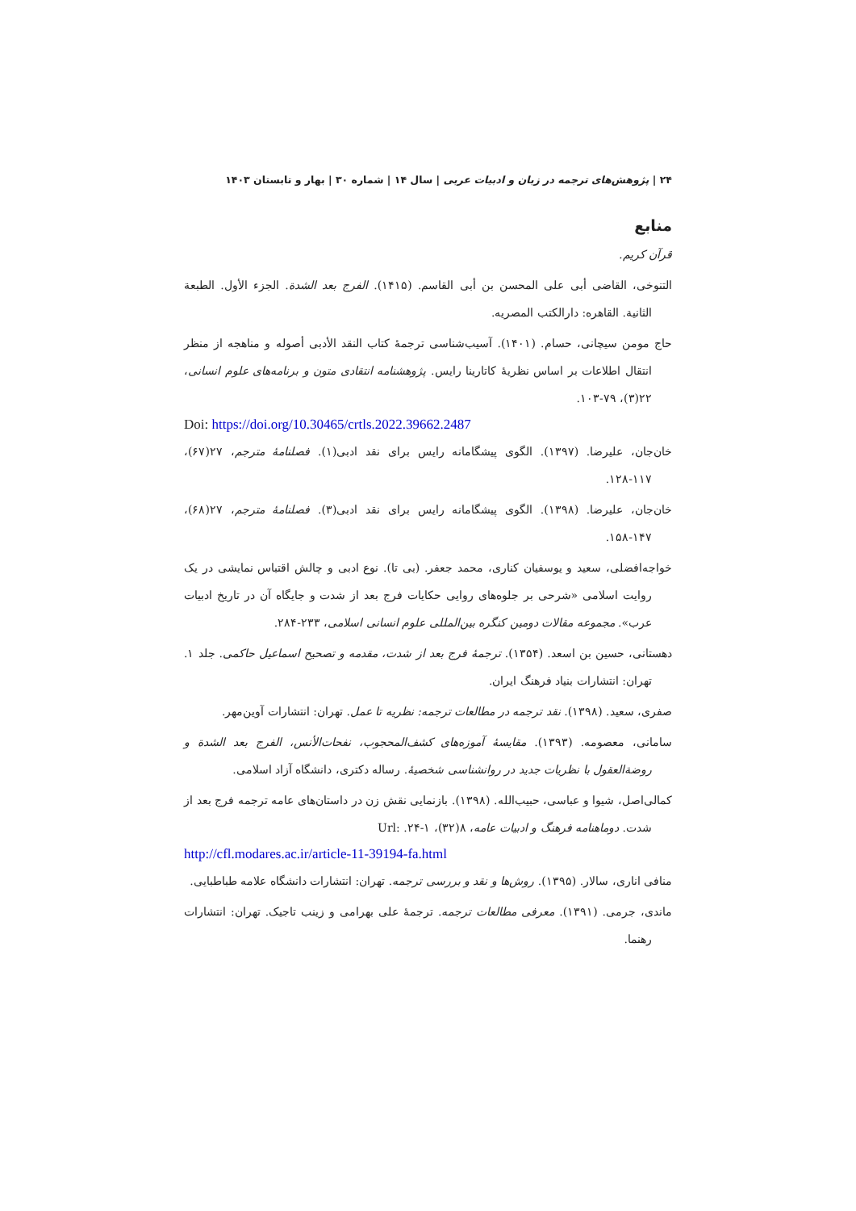۲۴ | پژوهش‌های ترجمه در زبان و ادبیات عربی | سال ۱۴ | شماره ۳۰ | بهار و تابستان ۱۴۰۳
منابع
قرآن کریم.
التنوخی، القاضی أبی علی المحسن بن أبی القاسم. (۱۴۱۵). الفرج بعد الشدة. الجزء الأول. الطبعة الثانية. القاهره: دارالکتب المصريه.
حاج مومن سیچانی، حسام. (۱۴۰۱). آسیب‌شناسی ترجمهٔ کتاب النقد الأدبی أصوله و مناهجه از منظر انتقال اطلاعات بر اساس نظریهٔ کاتارینا رایس. پژوهشنامه انتقادی متون و برنامه‌های علوم انسانی، ۲۲(۳)، ۷۹-۱۰۳.
Doi: https://doi.org/10.30465/crtls.2022.39662.2487
خان‌جان، علیرضا. (۱۳۹۷). الگوی پیشگامانه رایس برای نقد ادبی(۱). فصلنامهٔ مترجم، ۲۷(۶۷)، ۱۱۷-۱۲۸.
خان‌جان، علیرضا. (۱۳۹۸). الگوی پیشگامانه رایس برای نقد ادبی(۳). فصلنامهٔ مترجم، ۲۷(۶۸)، ۱۴۷-۱۵۸.
خواجه‌افضلی، سعید و یوسفیان کناری، محمد جعفر. (بی تا). نوع ادبی و چالش اقتباس نمایشی در یک روایت اسلامی «شرحی بر جلوه‌های روایی حکایات فرج بعد از شدت و جایگاه آن در تاریخ ادبیات عرب». مجموعه مقالات دومین کنگره بین‌المللی علوم انسانی اسلامی، ۲۳۳-۲۸۴.
دهستانی، حسین بن اسعد. (۱۳۵۴). ترجمهٔ فرج بعد از شدت، مقدمه و تصحیح اسماعیل حاکمی. جلد ۱. تهران: انتشارات بنیاد فرهنگ ایران.
صفری، سعید. (۱۳۹۸). نقد ترجمه در مطالعات ترجمه: نظریه تا عمل. تهران: انتشارات آوین‌مهر.
سامانی، معصومه. (۱۳۹۳). مقایسهٔ آموزه‌های کشف‌المحجوب، نفحات‌الأنس، الفرج بعد الشدة و روضة‌العقول با نظریات جدید در روانشناسی شخصیهٔ. رساله دکتری، دانشگاه آزاد اسلامی.
کمالی‌اصل، شیوا و عباسی، حبیب‌الله. (۱۳۹۸). بازنمایی نقش زن در داستان‌های عامه ترجمه فرج بعد از شدت. دوماهنامه فرهنگ و ادبیات عامه، ۸(۳۲)، ۱-۲۴. :Url
http://cfl.modares.ac.ir/article-11-39194-fa.html
منافی اناری، سالار. (۱۳۹۵). روش‌ها و نقد و بررسی ترجمه. تهران: انتشارات دانشگاه علامه طباطبایی.
ماندی، جرمی. (۱۳۹۱). معرفی مطالعات ترجمه. ترجمهٔ علی بهرامی و زینب تاجیک. تهران: انتشارات رهنما.